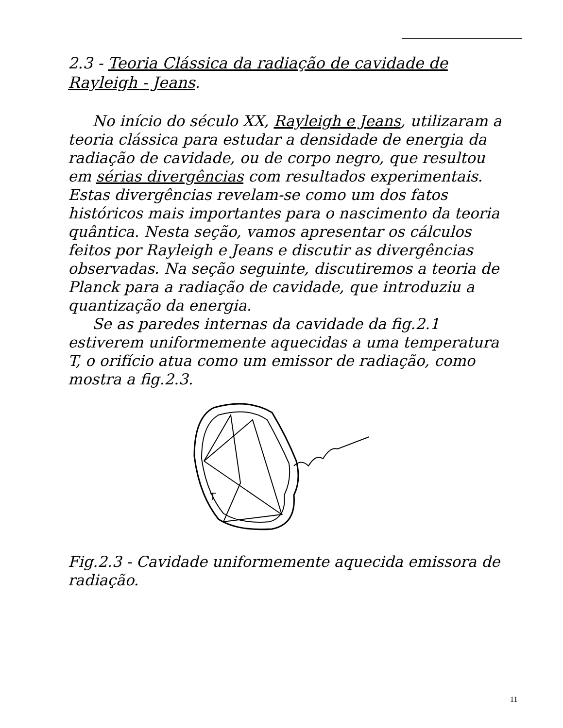2.3 - Teoria Clássica da radiação de cavidade de Rayleigh - Jeans.
No início do século XX, Rayleigh e Jeans, utilizaram a teoria clássica para estudar a densidade de energia da radiação de cavidade, ou de corpo negro, que resultou em sérias divergências com resultados experimentais. Estas divergências revelam-se como um dos fatos históricos mais importantes para o nascimento da teoria quântica. Nesta seção, vamos apresentar os cálculos feitos por Rayleigh e Jeans e discutir as divergências observadas. Na seção seguinte, discutiremos a teoria de Planck para a radiação de cavidade, que introduziu a quantização da energia.
Se as paredes internas da cavidade da fig.2.1 estiverem uniformemente aquecidas a uma temperatura T, o orifício atua como um emissor de radiação, como mostra a fig.2.3.
T
Fig.2.3 - Cavidade uniformemente aquecida emissora de radiação.
11